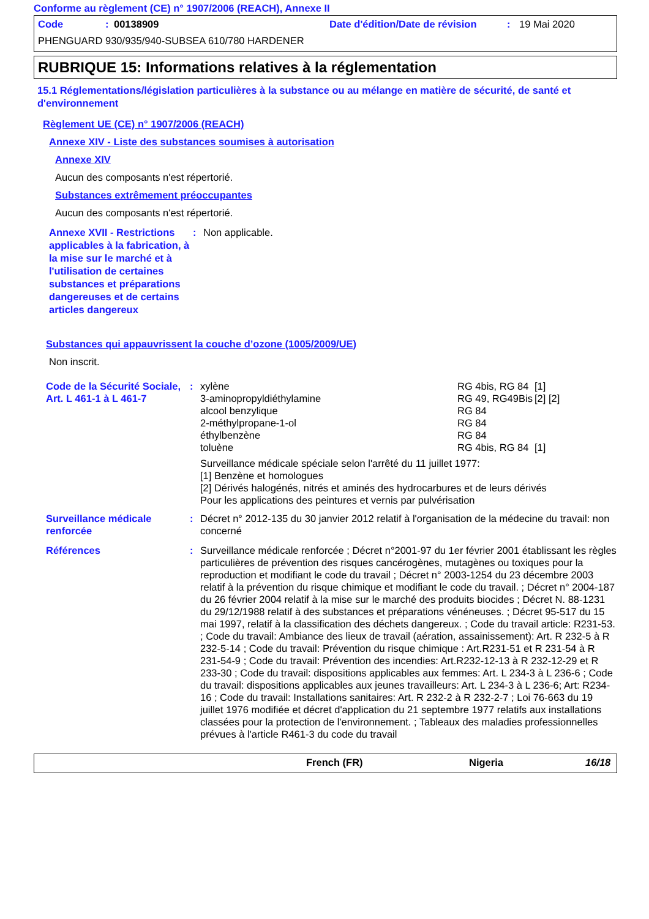Conforme au règlement (CE) n° 1907/2006 (REACH), Annexe II
Code: 00138909 Date d'édition/Date de révision: 19 Mai 2020
PHENGUARD 930/935/940-SUBSEA 610/780 HARDENER
RUBRIQUE 15: Informations relatives à la réglementation
15.1 Réglementations/législation particulières à la substance ou au mélange en matière de sécurité, de santé et d'environnement
Règlement UE (CE) n° 1907/2006 (REACH)
Annexe XIV - Liste des substances soumises à autorisation
Annexe XIV
Aucun des composants n'est répertorié.
Substances extrêmement préoccupantes
Aucun des composants n'est répertorié.
Annexe XVII - Restrictions applicables à la fabrication, à la mise sur le marché et à l'utilisation de certaines substances et préparations dangereuses et de certains articles dangereux: Non applicable.
Substances qui appauvrissent la couche d’ozone (1005/2009/UE)
Non inscrit.
| Code de la Sécurité Sociale, Art. L 461-1 à L 461-7 | : | xylène | RG 4bis, RG 84 | [1] |
| | | 3-aminopropyldiéthylamine | RG 49, RG49Bis | [2] [2] |
| | | alcool benzylique | RG 84 | |
| | | 2-méthylpropane-1-ol | RG 84 | |
| | | éthylbenzène | RG 84 | |
| | | toluène | RG 4bis, RG 84 | [1] |
| | | Surveillance médicale spéciale selon l'arrêté du 11 juillet 1977: [1] Benzène et homologues [2] Dérivés halogénés, nitrés et aminés des hydrocarbures et de leurs dérivés Pour les applications des peintures et vernis par pulvérisation | | |
| Surveillance médicale renforcée | : | Décret n° 2012-135 du 30 janvier 2012 relatif à l'organisation de la médecine du travail: non concerné | | |
| Références | : | Surveillance médicale renforcée ; Décret n°2001-97 du 1er février 2001 établissant les règles particulières de prévention des risques cancérogènes, mutagènes ou toxiques pour la reproduction et modifiant le code du travail ; Décret n° 2003-1254 du 23 décembre 2003 relatif à la prévention du risque chimique et modifiant le code du travail. ; Décret n° 2004-187 du 26 février 2004 relatif à la mise sur le marché des produits biocides ; Décret N. 88-1231 du 29/12/1988 relatif à des substances et préparations vénéneuses. ; Décret 95-517 du 15 mai 1997, relatif à la classification des déchets dangereux. ; Code du travail article: R231-53. ; Code du travail: Ambiance des lieux de travail (aération, assainissement): Art. R 232-5 à R 232-5-14 ; Code du travail: Prévention du risque chimique : Art.R231-51 et R 231-54 à R 231-54-9 ; Code du travail: Prévention des incendies: Art.R232-12-13 à R 232-12-29 et R 233-30 ; Code du travail: dispositions applicables aux femmes: Art. L 234-3 à L 236-6 ; Code du travail: dispositions applicables aux jeunes travailleurs: Art. L 234-3 à L 236-6; Art: R234-16 ; Code du travail: Installations sanitaires: Art. R 232-2 à R 232-2-7 ; Loi 76-663 du 19 juillet 1976 modifiée et décret d'application du 21 septembre 1977 relatifs aux installations classées pour la protection de l'environnement. ; Tableaux des maladies professionnelles prévues à l'article R461-3 du code du travail | | |
French (FR) Nigeria 16/18